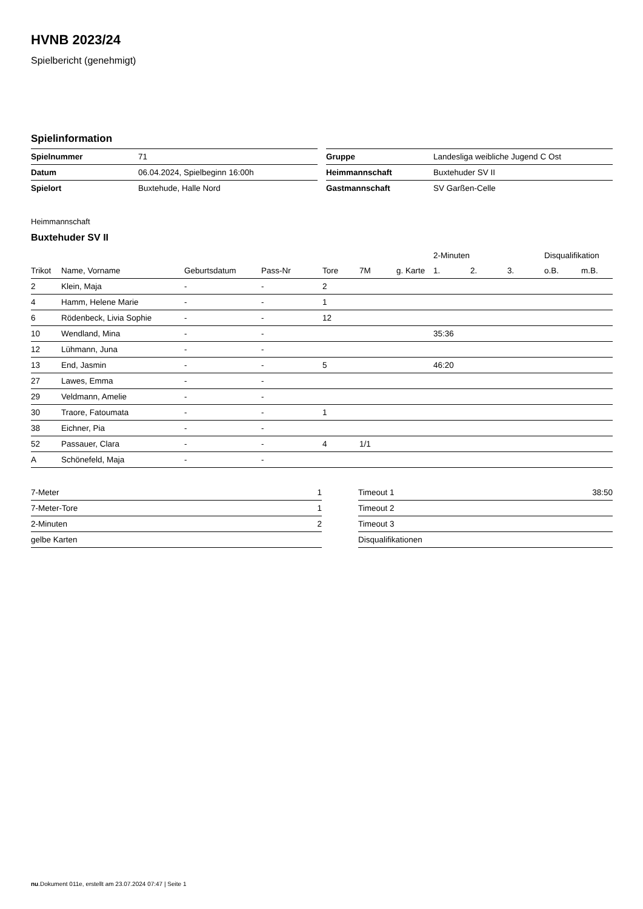HVNB 2023/24
Spielbericht (genehmigt)
Spielinformation
| Spielnummer | 71 |
| Datum | 06.04.2024, Spielbeginn 16:00h |
| Spielort | Buxtehude, Halle Nord |
| Gruppe | Landesliga weibliche Jugend C Ost |
| Heimmannschaft | Buxtehuder SV II |
| Gastmannschaft | SV Garßen-Celle |
Heimmannschaft
Buxtehuder SV II
| | | | | | | | 2-Minuten | | | Disqualifikation | |
| --- | --- | --- | --- | --- | --- | --- | --- | --- | --- | --- | --- |
| Trikot | Name, Vorname | Geburtsdatum | Pass-Nr | Tore | 7M | g. Karte | 1. | 2. | 3. | o.B. | m.B. |
| 2 | Klein, Maja | - | - | 2 | | | | | | | |
| 4 | Hamm, Helene Marie | - | - | 1 | | | | | | | |
| 6 | Rödenbeck, Livia Sophie | - | - | 12 | | | | | | | |
| 10 | Wendland, Mina | - | - | | | | 35:36 | | | | |
| 12 | Lühmann, Juna | - | - | | | | | | | | |
| 13 | End, Jasmin | - | - | 5 | | | 46:20 | | | | |
| 27 | Lawes, Emma | - | - | | | | | | | | |
| 29 | Veldmann, Amelie | - | - | | | | | | | | |
| 30 | Traore, Fatoumata | - | - | 1 | | | | | | | |
| 38 | Eichner, Pia | - | - | | | | | | | | |
| 52 | Passauer, Clara | - | - | 4 | 1/1 | | | | | | |
| A | Schönefeld, Maja | - | - | | | | | | | | |
| 7-Meter | 1 |
| 7-Meter-Tore | 1 |
| 2-Minuten | 2 |
| gelbe Karten | |
| Timeout 1 | 38:50 |
| Timeout 2 | |
| Timeout 3 | |
| Disqualifikationen | |
nu.Dokument 011e, erstellt am 23.07.2024 07:47 | Seite 1